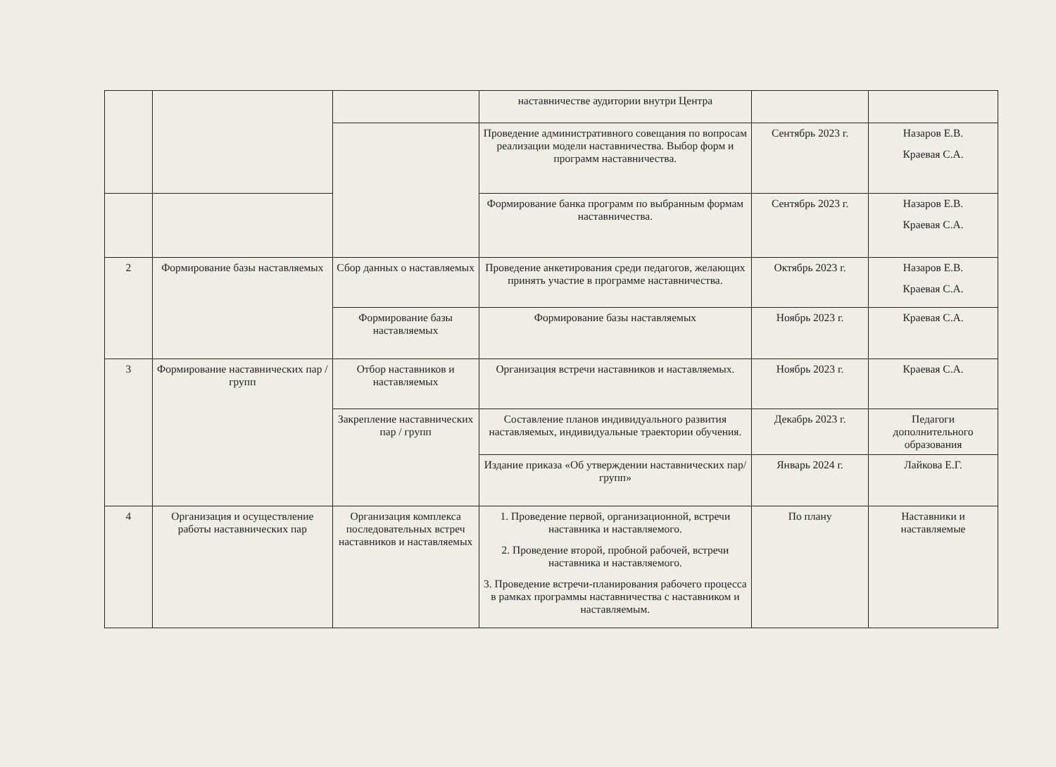| | | | наставничестве аудитории внутри Центра | | |
| | | | Проведение административного совещания по вопросам реализации модели наставничества. Выбор форм и программ наставничества. | Сентябрь 2023 г. | Назаров Е.В. Краевая С.А. |
| | | | Формирование банка программ по выбранным формам наставничества. | Сентябрь 2023 г. | Назаров Е.В. Краевая С.А. |
| 2 | Формирование базы наставляемых | Сбор данных о наставляемых | Проведение анкетирования среди педагогов, желающих принять участие в программе наставничества. | Октябрь 2023 г. | Назаров Е.В. Краевая С.А. |
| | | Формирование базы наставляемых | Формирование базы наставляемых | Ноябрь 2023 г. | Краевая С.А. |
| 3 | Формирование наставнических пар / групп | Отбор наставников и наставляемых | Организация встречи наставников и наставляемых. | Ноябрь 2023 г. | Краевая С.А. |
| | | Закрепление наставнических пар / групп | Составление планов индивидуального развития наставляемых, индивидуальные траектории обучения. | Декабрь 2023 г. | Педагоги дополнительного образования |
| | | | Издание приказа «Об утверждении наставнических пар/групп» | Январь 2024 г. | Лайкова Е.Г. |
| 4 | Организация и осуществление работы наставнических пар | Организация комплекса последовательных встреч наставников и наставляемых | 1. Проведение первой, организационной, встречи наставника и наставляемого. 2. Проведение второй, пробной рабочей, встречи наставника и наставляемого. 3. Проведение встречи-планирования рабочего процесса в рамках программы наставничества с наставником и наставляемым. | По плану | Наставники и наставляемые |